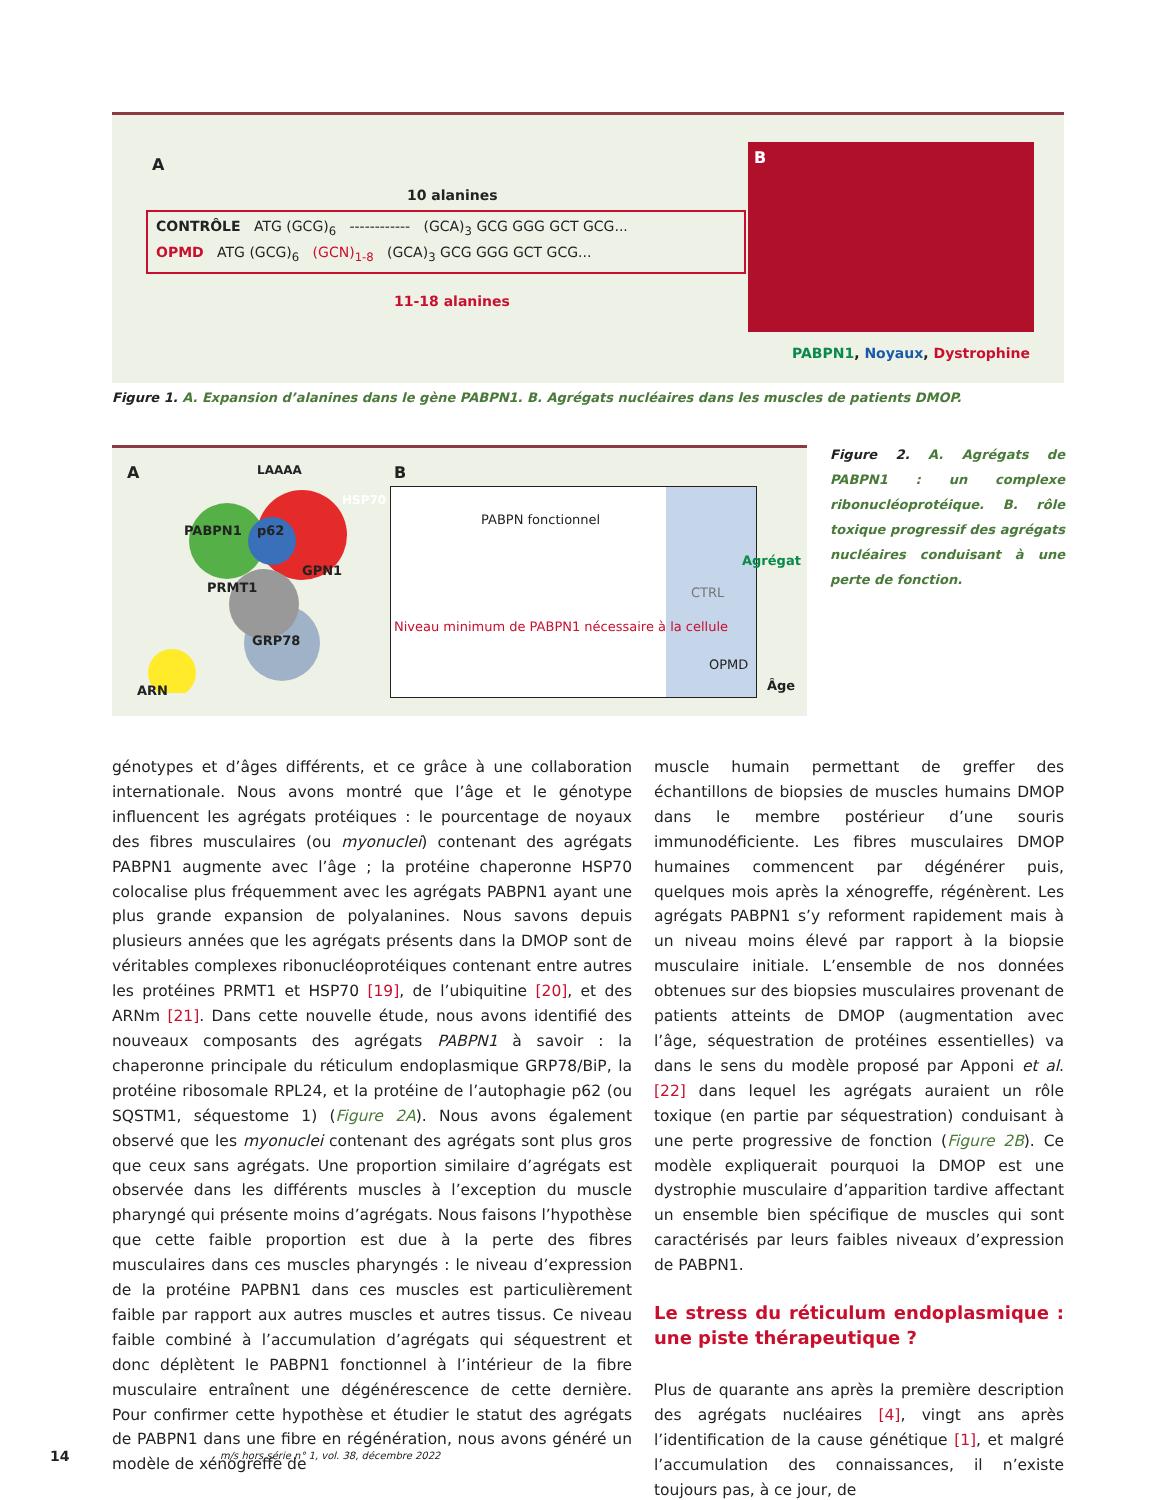A
10 alanines
CONTRÔLE ATG (GCG)<sub>6</sub> ------------ (GCA)<sub>3</sub> GCG GGG GCT GCG...
OPMD ATG (GCG)<sub>6</sub> (GCN)<sub>1-8</sub> (GCA)<sub>3</sub> GCG GGG GCT GCG...
11-18 alanines
B
PABPN1, Noyaux, Dystrophine
Figure 1. A. Expansion d’alanines dans le gène PABPN1. B. Agrégats nucléaires dans les muscles de patients DMOP.
A
PABPN1 p62
HSP70
PRMT1
GPN1
GRP78
LAAAA
ARN
B
PABPN fonctionnel
CTRL
Niveau minimum de PABPN1 nécessaire à la cellule
OPMD
Agrégat
Âge
Figure 2. A. Agrégats de PABPN1 : un complexe ribonucléoprotéique. B. rôle toxique progressif des agrégats nucléaires conduisant à une perte de fonction.
génotypes et d’âges différents, et ce grâce à une collaboration internationale. Nous avons montré que l’âge et le génotype influencent les agrégats protéiques : le pourcentage de noyaux des fibres musculaires (ou myonuclei) contenant des agrégats PABPN1 augmente avec l’âge ; la protéine chaperonne HSP70 colocalise plus fréquemment avec les agrégats PABPN1 ayant une plus grande expansion de polyalanines. Nous savons depuis plusieurs années que les agrégats présents dans la DMOP sont de véritables complexes ribonucléoprotéiques contenant entre autres les protéines PRMT1 et HSP70 [19], de l’ubiquitine [20], et des ARNm [21]. Dans cette nouvelle étude, nous avons identifié des nouveaux composants des agrégats PABPN1 à savoir : la chaperonne principale du réticulum endoplasmique GRP78/BiP, la protéine ribosomale RPL24, et la protéine de l’autophagie p62 (ou SQSTM1, séquestome 1) (Figure 2A). Nous avons également observé que les myonuclei contenant des agrégats sont plus gros que ceux sans agrégats. Une proportion similaire d’agrégats est observée dans les différents muscles à l’exception du muscle pharyngé qui présente moins d’agrégats. Nous faisons l’hypothèse que cette faible proportion est due à la perte des fibres musculaires dans ces muscles pharyngés : le niveau d’expression de la protéine PAPBN1 dans ces muscles est particulièrement faible par rapport aux autres muscles et autres tissus. Ce niveau faible combiné à l’accumulation d’agrégats qui séquestrent et donc déplètent le PABPN1 fonctionnel à l’intérieur de la fibre musculaire entraînent une dégénérescence de cette dernière. Pour confirmer cette hypothèse et étudier le statut des agrégats de PABPN1 dans une fibre en régénération, nous avons généré un modèle de xénogreffe de
muscle humain permettant de greffer des échantillons de biopsies de muscles humains DMOP dans le membre postérieur d’une souris immunodéficiente. Les fibres musculaires DMOP humaines commencent par dégénérer puis, quelques mois après la xénogreffe, régénèrent. Les agrégats PABPN1 s’y reforment rapidement mais à un niveau moins élevé par rapport à la biopsie musculaire initiale. L’ensemble de nos données obtenues sur des biopsies musculaires provenant de patients atteints de DMOP (augmentation avec l’âge, séquestration de protéines essentielles) va dans le sens du modèle proposé par Apponi et al. [22] dans lequel les agrégats auraient un rôle toxique (en partie par séquestration) conduisant à une perte progressive de fonction (Figure 2B). Ce modèle expliquerait pourquoi la DMOP est une dystrophie musculaire d’apparition tardive affectant un ensemble bien spécifique de muscles qui sont caractérisés par leurs faibles niveaux d’expression de PABPN1.
Le stress du réticulum endoplasmique : une piste thérapeutique ?
Plus de quarante ans après la première description des agrégats nucléaires [4], vingt ans après l’identification de la cause génétique [1], et malgré l’accumulation des connaissances, il n’existe toujours pas, à ce jour, de
14
m/s hors série n° 1, vol. 38, décembre 2022